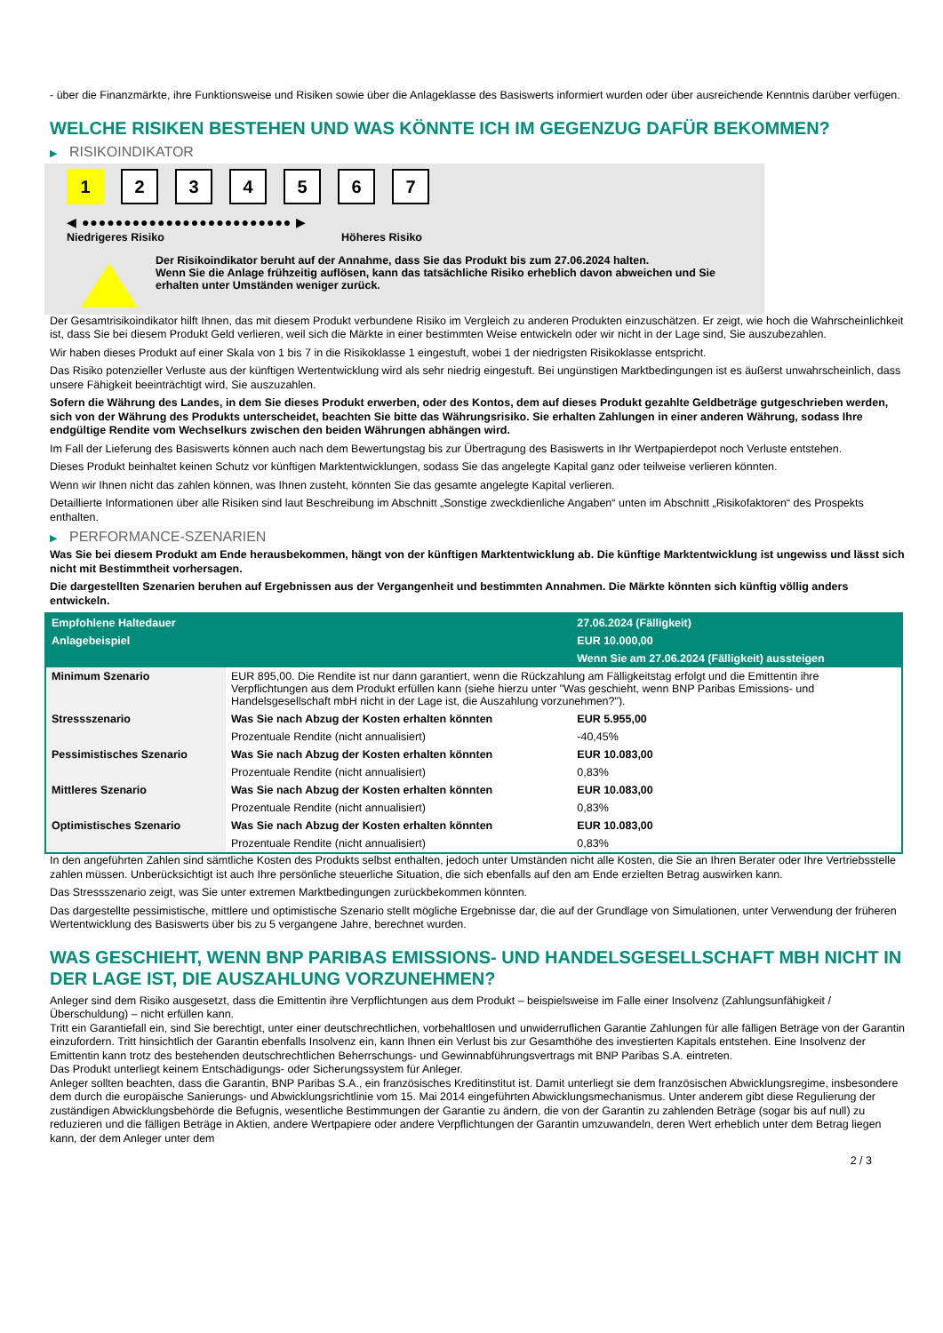- über die Finanzmärkte, ihre Funktionsweise und Risiken sowie über die Anlageklasse des Basiswerts informiert wurden oder über ausreichende Kenntnis darüber verfügen.
WELCHE RISIKEN BESTEHEN UND WAS KÖNNTE ICH IM GEGENZUG DAFÜR BEKOMMEN?
▶ RISIKOINDIKATOR
1 234567
◀ ●●●●●●●●●●●●●●●●●●●●●●●●● ▶
Niedrigeres Risiko Höheres Risiko
Der Risikoindikator beruht auf der Annahme, dass Sie das Produkt bis zum 27.06.2024 halten.
Wenn Sie die Anlage frühzeitig auflösen, kann das tatsächliche Risiko erheblich davon abweichen und Sie erhalten unter Umständen weniger zurück.
Der Gesamtrisikoindikator hilft Ihnen, das mit diesem Produkt verbundene Risiko im Vergleich zu anderen Produkten einzuschätzen. Er zeigt, wie hoch die Wahrscheinlichkeit ist, dass Sie bei diesem Produkt Geld verlieren, weil sich die Märkte in einer bestimmten Weise entwickeln oder wir nicht in der Lage sind, Sie auszubezahlen.
Wir haben dieses Produkt auf einer Skala von 1 bis 7 in die Risikoklasse 1 eingestuft, wobei 1 der niedrigsten Risikoklasse entspricht.
Das Risiko potenzieller Verluste aus der künftigen Wertentwicklung wird als sehr niedrig eingestuft. Bei ungünstigen Marktbedingungen ist es äußerst unwahrscheinlich, dass unsere Fähigkeit beeinträchtigt wird, Sie auszuzahlen.
Sofern die Währung des Landes, in dem Sie dieses Produkt erwerben, oder des Kontos, dem auf dieses Produkt gezahlte Geldbeträge gutgeschrieben werden, sich von der Währung des Produkts unterscheidet, beachten Sie bitte das Währungsrisiko. Sie erhalten Zahlungen in einer anderen Währung, sodass Ihre endgültige Rendite vom Wechselkurs zwischen den beiden Währungen abhängen wird.
Im Fall der Lieferung des Basiswerts können auch nach dem Bewertungstag bis zur Übertragung des Basiswerts in Ihr Wertpapierdepot noch Verluste entstehen.
Dieses Produkt beinhaltet keinen Schutz vor künftigen Marktentwicklungen, sodass Sie das angelegte Kapital ganz oder teilweise verlieren könnten.
Wenn wir Ihnen nicht das zahlen können, was Ihnen zusteht, könnten Sie das gesamte angelegte Kapital verlieren.
Detaillierte Informationen über alle Risiken sind laut Beschreibung im Abschnitt „Sonstige zweckdienliche Angaben“ unten im Abschnitt „Risikofaktoren“ des Prospekts enthalten.
▶ PERFORMANCE-SZENARIEN
Was Sie bei diesem Produkt am Ende herausbekommen, hängt von der künftigen Marktentwicklung ab. Die künftige Marktentwicklung ist ungewiss und lässt sich nicht mit Bestimmtheit vorhersagen.
Die dargestellten Szenarien beruhen auf Ergebnissen aus der Vergangenheit und bestimmten Annahmen. Die Märkte könnten sich künftig völlig anders entwickeln.
| Empfohlene Haltedauer | | 27.06.2024 (Fälligkeit) |
| Anlagebeispiel | | EUR 10.000,00 |
| | | Wenn Sie am 27.06.2024 (Fälligkeit) aussteigen |
| Minimum Szenario | EUR 895,00. Die Rendite ist nur dann garantiert, wenn die Rückzahlung am Fälligkeitstag erfolgt und die Emittentin ihre Verpflichtungen aus dem Produkt erfüllen kann (siehe hierzu unter "Was geschieht, wenn BNP Paribas Emissions- und Handelsgesellschaft mbH nicht in der Lage ist, die Auszahlung vorzunehmen?"). | |
| Stressszenario | Was Sie nach Abzug der Kosten erhalten könnten | EUR 5.955,00 |
| | Prozentuale Rendite (nicht annualisiert) | -40,45% |
| Pessimistisches Szenario | Was Sie nach Abzug der Kosten erhalten könnten | EUR 10.083,00 |
| | Prozentuale Rendite (nicht annualisiert) | 0,83% |
| Mittleres Szenario | Was Sie nach Abzug der Kosten erhalten könnten | EUR 10.083,00 |
| | Prozentuale Rendite (nicht annualisiert) | 0,83% |
| Optimistisches Szenario | Was Sie nach Abzug der Kosten erhalten könnten | EUR 10.083,00 |
| | Prozentuale Rendite (nicht annualisiert) | 0,83% |
In den angeführten Zahlen sind sämtliche Kosten des Produkts selbst enthalten, jedoch unter Umständen nicht alle Kosten, die Sie an Ihren Berater oder Ihre Vertriebsstelle zahlen müssen. Unberücksichtigt ist auch Ihre persönliche steuerliche Situation, die sich ebenfalls auf den am Ende erzielten Betrag auswirken kann.
Das Stressszenario zeigt, was Sie unter extremen Marktbedingungen zurückbekommen könnten.
Das dargestellte pessimistische, mittlere und optimistische Szenario stellt mögliche Ergebnisse dar, die auf der Grundlage von Simulationen, unter Verwendung der früheren Wertentwicklung des Basiswerts über bis zu 5 vergangene Jahre, berechnet wurden.
WAS GESCHIEHT, WENN BNP PARIBAS EMISSIONS- UND HANDELSGESELLSCHAFT MBH NICHT IN DER LAGE IST, DIE AUSZAHLUNG VORZUNEHMEN?
Anleger sind dem Risiko ausgesetzt, dass die Emittentin ihre Verpflichtungen aus dem Produkt – beispielsweise im Falle einer Insolvenz (Zahlungsunfähigkeit / Überschuldung) – nicht erfüllen kann.
Tritt ein Garantiefall ein, sind Sie berechtigt, unter einer deutschrechtlichen, vorbehaltlosen und unwiderruflichen Garantie Zahlungen für alle fälligen Beträge von der Garantin einzufordern. Tritt hinsichtlich der Garantin ebenfalls Insolvenz ein, kann Ihnen ein Verlust bis zur Gesamthöhe des investierten Kapitals entstehen. Eine Insolvenz der Emittentin kann trotz des bestehenden deutschrechtlichen Beherrschungs- und Gewinnabführungsvertrags mit BNP Paribas S.A. eintreten.
Das Produkt unterliegt keinem Entschädigungs- oder Sicherungssystem für Anleger.
Anleger sollten beachten, dass die Garantin, BNP Paribas S.A., ein französisches Kreditinstitut ist. Damit unterliegt sie dem französischen Abwicklungsregime, insbesondere dem durch die europäische Sanierungs- und Abwicklungsrichtlinie vom 15. Mai 2014 eingeführten Abwicklungsmechanismus. Unter anderem gibt diese Regulierung der zuständigen Abwicklungsbehörde die Befugnis, wesentliche Bestimmungen der Garantie zu ändern, die von der Garantin zu zahlenden Beträge (sogar bis auf null) zu reduzieren und die fälligen Beträge in Aktien, andere Wertpapiere oder andere Verpflichtungen der Garantin umzuwandeln, deren Wert erheblich unter dem Betrag liegen kann, der dem Anleger unter dem
2 / 3